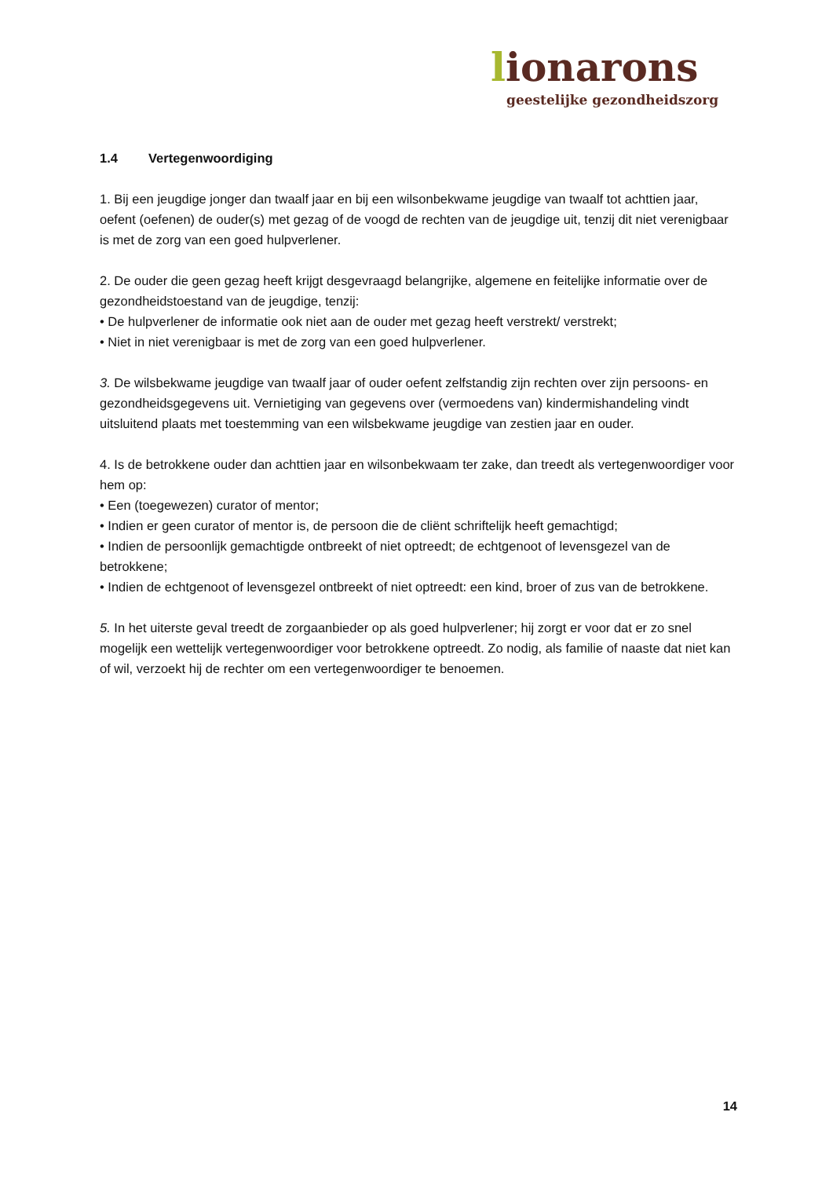lionarons
geestelijke gezondheidszorg
1.4 Vertegenwoordiging
1. Bij een jeugdige jonger dan twaalf jaar en bij een wilsonbekwame jeugdige van twaalf tot achttien jaar, oefent (oefenen) de ouder(s) met gezag of de voogd de rechten van de jeugdige uit, tenzij dit niet verenigbaar is met de zorg van een goed hulpverlener.
2. De ouder die geen gezag heeft krijgt desgevraagd belangrijke, algemene en feitelijke informatie over de gezondheidstoestand van de jeugdige, tenzij:
• De hulpverlener de informatie ook niet aan de ouder met gezag heeft verstrekt/ verstrekt;
• Niet in niet verenigbaar is met de zorg van een goed hulpverlener.
3. De wilsbekwame jeugdige van twaalf jaar of ouder oefent zelfstandig zijn rechten over zijn persoons- en gezondheidsgegevens uit. Vernietiging van gegevens over (vermoedens van) kindermishandeling vindt uitsluitend plaats met toestemming van een wilsbekwame jeugdige van zestien jaar en ouder.
4. Is de betrokkene ouder dan achttien jaar en wilsonbekwaam ter zake, dan treedt als vertegenwoordiger voor hem op:
• Een (toegewezen) curator of mentor;
• Indien er geen curator of mentor is, de persoon die de cliënt schriftelijk heeft gemachtigd;
• Indien de persoonlijk gemachtigde ontbreekt of niet optreedt; de echtgenoot of levensgezel van de betrokkene;
• Indien de echtgenoot of levensgezel ontbreekt of niet optreedt: een kind, broer of zus van de betrokkene.
5. In het uiterste geval treedt de zorgaanbieder op als goed hulpverlener; hij zorgt er voor dat er zo snel mogelijk een wettelijk vertegenwoordiger voor betrokkene optreedt. Zo nodig, als familie of naaste dat niet kan of wil, verzoekt hij de rechter om een vertegenwoordiger te benoemen.
14